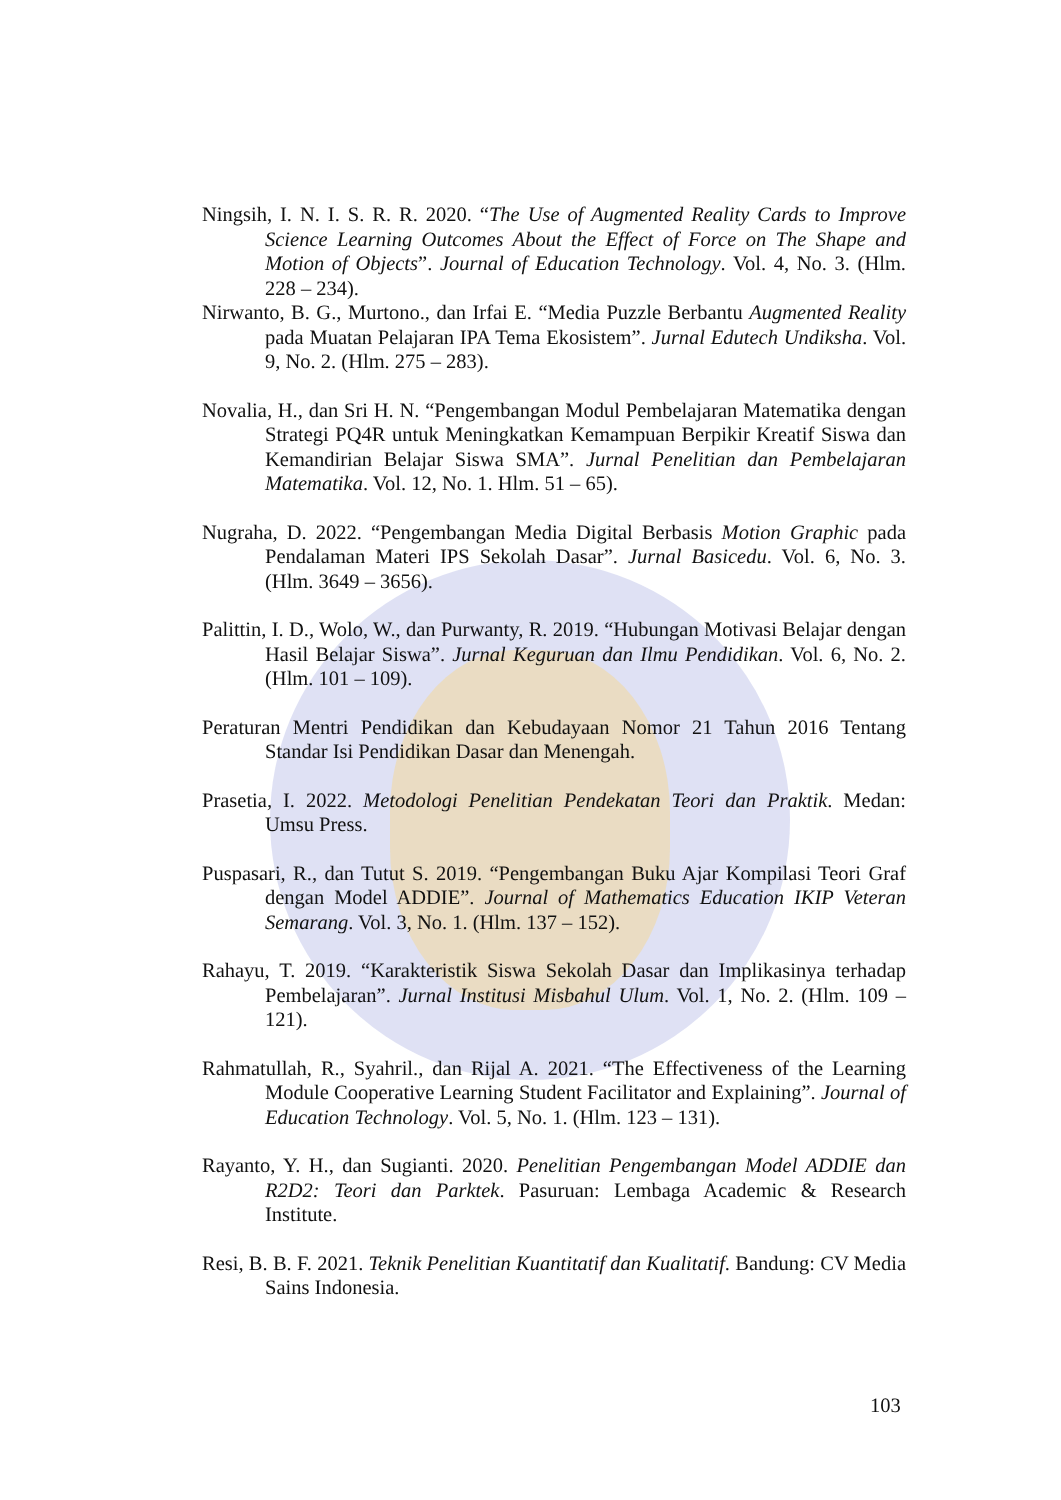Ningsih, I. N. I. S. R. R. 2020. “The Use of Augmented Reality Cards to Improve Science Learning Outcomes About the Effect of Force on The Shape and Motion of Objects”. Journal of Education Technology. Vol. 4, No. 3. (Hlm. 228 – 234).
Nirwanto, B. G., Murtono., dan Irfai E. “Media Puzzle Berbantu Augmented Reality pada Muatan Pelajaran IPA Tema Ekosistem”. Jurnal Edutech Undiksha. Vol. 9, No. 2. (Hlm. 275 – 283).
Novalia, H., dan Sri H. N. “Pengembangan Modul Pembelajaran Matematika dengan Strategi PQ4R untuk Meningkatkan Kemampuan Berpikir Kreatif Siswa dan Kemandirian Belajar Siswa SMA”. Jurnal Penelitian dan Pembelajaran Matematika. Vol. 12, No. 1. Hlm. 51 – 65).
Nugraha, D. 2022. “Pengembangan Media Digital Berbasis Motion Graphic pada Pendalaman Materi IPS Sekolah Dasar”. Jurnal Basicedu. Vol. 6, No. 3. (Hlm. 3649 – 3656).
Palittin, I. D., Wolo, W., dan Purwanty, R. 2019. “Hubungan Motivasi Belajar dengan Hasil Belajar Siswa”. Jurnal Keguruan dan Ilmu Pendidikan. Vol. 6, No. 2. (Hlm. 101 – 109).
Peraturan Mentri Pendidikan dan Kebudayaan Nomor 21 Tahun 2016 Tentang Standar Isi Pendidikan Dasar dan Menengah.
Prasetia, I. 2022. Metodologi Penelitian Pendekatan Teori dan Praktik. Medan: Umsu Press.
Puspasari, R., dan Tutut S. 2019. “Pengembangan Buku Ajar Kompilasi Teori Graf dengan Model ADDIE”. Journal of Mathematics Education IKIP Veteran Semarang. Vol. 3, No. 1. (Hlm. 137 – 152).
Rahayu, T. 2019. “Karakteristik Siswa Sekolah Dasar dan Implikasinya terhadap Pembelajaran”. Jurnal Institusi Misbahul Ulum. Vol. 1, No. 2. (Hlm. 109 – 121).
Rahmatullah, R., Syahril., dan Rijal A. 2021. “The Effectiveness of the Learning Module Cooperative Learning Student Facilitator and Explaining”. Journal of Education Technology. Vol. 5, No. 1. (Hlm. 123 – 131).
Rayanto, Y. H., dan Sugianti. 2020. Penelitian Pengembangan Model ADDIE dan R2D2: Teori dan Parktek. Pasuruan: Lembaga Academic & Research Institute.
Resi, B. B. F. 2021. Teknik Penelitian Kuantitatif dan Kualitatif. Bandung: CV Media Sains Indonesia.
103